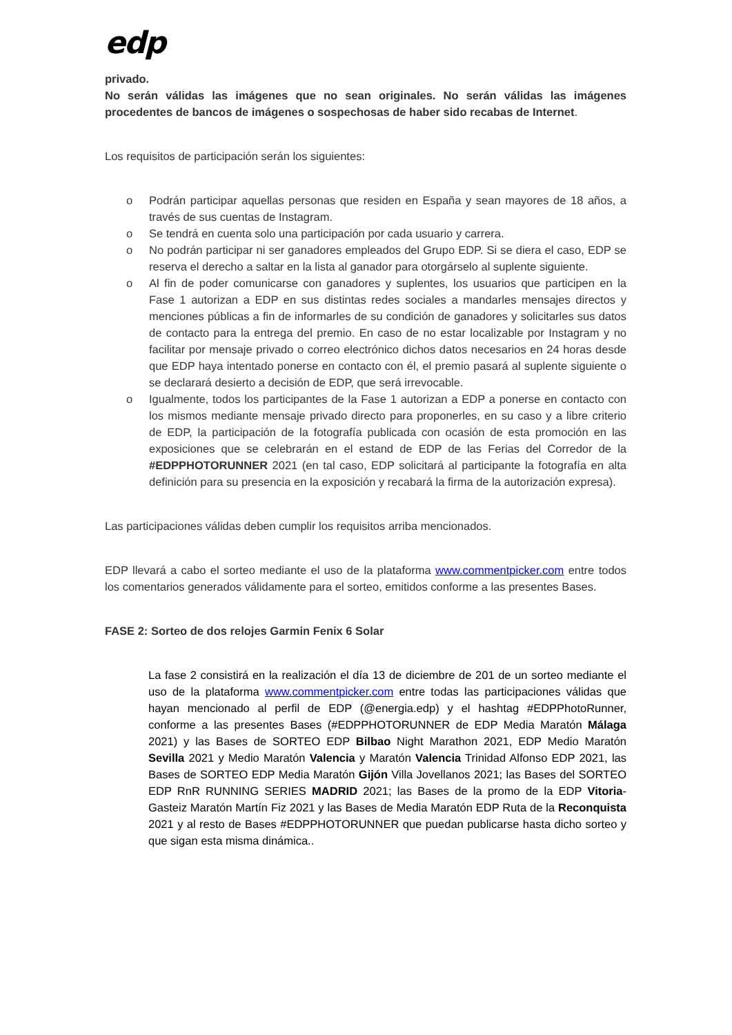edp
privado.
No serán válidas las imágenes que no sean originales. No serán válidas las imágenes procedentes de bancos de imágenes o sospechosas de haber sido recabas de Internet.
Los requisitos de participación serán los siguientes:
o Podrán participar aquellas personas que residen en España y sean mayores de 18 años, a través de sus cuentas de Instagram.
o Se tendrá en cuenta solo una participación por cada usuario y carrera.
o No podrán participar ni ser ganadores empleados del Grupo EDP. Si se diera el caso, EDP se reserva el derecho a saltar en la lista al ganador para otorgárselo al suplente siguiente.
o Al fin de poder comunicarse con ganadores y suplentes, los usuarios que participen en la Fase 1 autorizan a EDP en sus distintas redes sociales a mandarles mensajes directos y menciones públicas a fin de informarles de su condición de ganadores y solicitarles sus datos de contacto para la entrega del premio. En caso de no estar localizable por Instagram y no facilitar por mensaje privado o correo electrónico dichos datos necesarios en 24 horas desde que EDP haya intentado ponerse en contacto con él, el premio pasará al suplente siguiente o se declarará desierto a decisión de EDP, que será irrevocable.
o Igualmente, todos los participantes de la Fase 1 autorizan a EDP a ponerse en contacto con los mismos mediante mensaje privado directo para proponerles, en su caso y a libre criterio de EDP, la participación de la fotografía publicada con ocasión de esta promoción en las exposiciones que se celebrarán en el estand de EDP de las Ferias del Corredor de la #EDPPHOTORUNNER 2021 (en tal caso, EDP solicitará al participante la fotografía en alta definición para su presencia en la exposición y recabará la firma de la autorización expresa).
Las participaciones válidas deben cumplir los requisitos arriba mencionados.
EDP llevará a cabo el sorteo mediante el uso de la plataforma www.commentpicker.com entre todos los comentarios generados válidamente para el sorteo, emitidos conforme a las presentes Bases.
FASE 2: Sorteo de dos relojes Garmin Fenix 6 Solar
La fase 2 consistirá en la realización el día 13 de diciembre de 201 de un sorteo mediante el uso de la plataforma www.commentpicker.com entre todas las participaciones válidas que hayan mencionado al perfil de EDP (@energia.edp) y el hashtag #EDPPhotoRunner, conforme a las presentes Bases (#EDPPHOTORUNNER de EDP Media Maratón Málaga 2021) y las Bases de SORTEO EDP Bilbao Night Marathon 2021, EDP Medio Maratón Sevilla 2021 y Medio Maratón Valencia y Maratón Valencia Trinidad Alfonso EDP 2021, las Bases de SORTEO EDP Media Maratón Gijón Villa Jovellanos 2021; las Bases del SORTEO EDP RnR RUNNING SERIES MADRID 2021; las Bases de la promo de la EDP Vitoria-Gasteiz Maratón Martín Fiz 2021 y las Bases de Media Maratón EDP Ruta de la Reconquista 2021 y al resto de Bases #EDPPHOTORUNNER que puedan publicarse hasta dicho sorteo y que sigan esta misma dinámica..